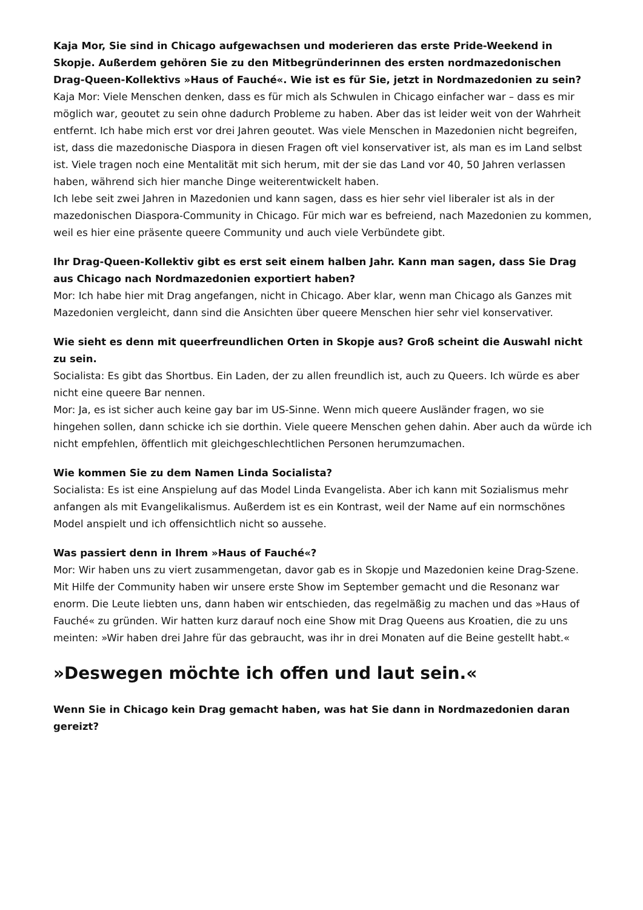Kaja Mor, Sie sind in Chicago aufgewachsen und moderieren das erste Pride-Weekend in Skopje. Außerdem gehören Sie zu den Mitbegründerinnen des ersten nordmazedonischen Drag-Queen-Kollektivs »Haus of Fauché«. Wie ist es für Sie, jetzt in Nordmazedonien zu sein?
Kaja Mor: Viele Menschen denken, dass es für mich als Schwulen in Chicago einfacher war – dass es mir möglich war, geoutet zu sein ohne dadurch Probleme zu haben. Aber das ist leider weit von der Wahrheit entfernt. Ich habe mich erst vor drei Jahren geoutet. Was viele Menschen in Mazedonien nicht begreifen, ist, dass die mazedonische Diaspora in diesen Fragen oft viel konservativer ist, als man es im Land selbst ist. Viele tragen noch eine Mentalität mit sich herum, mit der sie das Land vor 40, 50 Jahren verlassen haben, während sich hier manche Dinge weiterentwickelt haben.
Ich lebe seit zwei Jahren in Mazedonien und kann sagen, dass es hier sehr viel liberaler ist als in der mazedonischen Diaspora-Community in Chicago. Für mich war es befreiend, nach Mazedonien zu kommen, weil es hier eine präsente queere Community und auch viele Verbündete gibt.
Ihr Drag-Queen-Kollektiv gibt es erst seit einem halben Jahr. Kann man sagen, dass Sie Drag aus Chicago nach Nordmazedonien exportiert haben?
Mor: Ich habe hier mit Drag angefangen, nicht in Chicago. Aber klar, wenn man Chicago als Ganzes mit Mazedonien vergleicht, dann sind die Ansichten über queere Menschen hier sehr viel konservativer.
Wie sieht es denn mit queerfreundlichen Orten in Skopje aus? Groß scheint die Auswahl nicht zu sein.
Socialista: Es gibt das Shortbus. Ein Laden, der zu allen freundlich ist, auch zu Queers. Ich würde es aber nicht eine queere Bar nennen.
Mor: Ja, es ist sicher auch keine gay bar im US-Sinne. Wenn mich queere Ausländer fragen, wo sie hingehen sollen, dann schicke ich sie dorthin. Viele queere Menschen gehen dahin. Aber auch da würde ich nicht empfehlen, öffentlich mit gleichgeschlechtlichen Personen herumzumachen.
Wie kommen Sie zu dem Namen Linda Socialista?
Socialista: Es ist eine Anspielung auf das Model Linda Evangelista. Aber ich kann mit Sozialismus mehr anfangen als mit Evangelikalismus. Außerdem ist es ein Kontrast, weil der Name auf ein normschönes Model anspielt und ich offensichtlich nicht so aussehe.
Was passiert denn in Ihrem »Haus of Fauché«?
Mor: Wir haben uns zu viert zusammengetan, davor gab es in Skopje und Mazedonien keine Drag-Szene. Mit Hilfe der Community haben wir unsere erste Show im September gemacht und die Resonanz war enorm. Die Leute liebten uns, dann haben wir entschieden, das regelmäßig zu machen und das »Haus of Fauché« zu gründen. Wir hatten kurz darauf noch eine Show mit Drag Queens aus Kroatien, die zu uns meinten: »Wir haben drei Jahre für das gebraucht, was ihr in drei Monaten auf die Beine gestellt habt.«
»Deswegen möchte ich offen und laut sein.«
Wenn Sie in Chicago kein Drag gemacht haben, was hat Sie dann in Nordmazedonien daran gereizt?